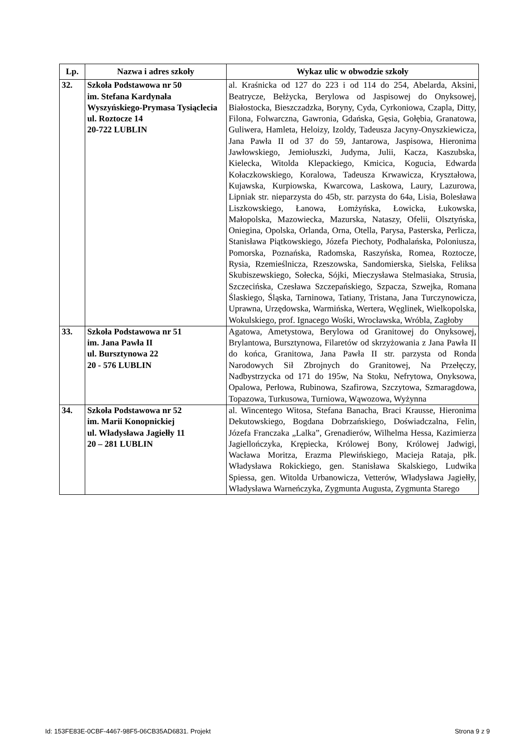| Lp. | Nazwa i adres szkoły | Wykaz ulic w obwodzie szkoły |
| --- | --- | --- |
| 32. | Szkoła Podstawowa nr 50 im. Stefana Kardynała Wyszyńskiego-Prymasa Tysiąclecia ul. Roztocze 14 20-722 LUBLIN | al. Kraśnicka od 127 do 223 i od 114 do 254, Abelarda, Aksini, Beatrycze, Bełżycka, Berylowa od Jaspisowej do Onyksowej, Białostocka, Bieszczadzka, Boryny, Cyda, Cyrkoniowa, Czapla, Ditty, Filona, Folwarczna, Gawronia, Gdańska, Gęsia, Gołębia, Granatowa, Guliwera, Hamleta, Heloizy, Izoldy, Tadeusza Jacyny-Onyszkiewicza, Jana Pawła II od 37 do 59, Jantarowa, Jaspisowa, Hieronima Jawłowskiego, Jemiołuszki, Judyma, Julii, Kacza, Kaszubska, Kielecka, Witolda Klepackiego, Kmicica, Kogucia, Edwarda Kołaczkowskiego, Koralowa, Tadeusza Krwawicza, Kryształowa, Kujawska, Kurpiowska, Kwarcowa, Laskowa, Laury, Lazurowa, Lipniak str. nieparzysta do 45b, str. parzysta do 64a, Lisia, Bolesława Liszkowskiego, Łanowa, Łomżyńska, Łowicka, Łukowska, Małopolska, Mazowiecka, Mazurska, Nataszy, Ofelii, Olsztyńska, Oniegina, Opolska, Orlanda, Orna, Otella, Parysa, Pasterska, Perlicza, Stanisława Piątkowskiego, Józefa Piechoty, Podhalańska, Poloniusza, Pomorska, Poznańska, Radomska, Raszyńska, Romea, Roztocze, Rysia, Rzemieślnicza, Rzeszowska, Sandomierska, Sielska, Feliksa Skubiszewskiego, Sołecka, Sójki, Mieczysława Stelmasiaka, Strusia, Szczecińska, Czesława Szczepańskiego, Szpacza, Szwejka, Romana Ślaskiego, Śląska, Tarninowa, Tatiany, Tristana, Jana Turczynowicza, Uprawna, Urzędowska, Warmińska, Wertera, Węglinek, Wielkopolska, Wokulskiego, prof. Ignacego Wośki, Wrocławska, Wróbla, Zagłoby |
| 33. | Szkoła Podstawowa nr 51 im. Jana Pawła II ul. Bursztynowa 22 20 - 576 LUBLIN | Agatowa, Ametystowa, Berylowa od Granitowej do Onyksowej, Brylantowa, Bursztynowa, Filaretów od skrzyżowania z Jana Pawła II do końca, Granitowa, Jana Pawła II str. parzysta od Ronda Narodowych Sił Zbrojnych do Granitowej, Na Przełęczy, Nadbystrzycka od 171 do 195w, Na Stoku, Nefrytowa, Onyksowa, Opalowa, Perłowa, Rubinowa, Szafirowa, Szczytowa, Szmaragdowa, Topazowa, Turkusowa, Turniowa, Wąwozowa, Wyżynna |
| 34. | Szkoła Podstawowa nr 52 im. Marii Konopnickiej ul. Władysława Jagiełły 11 20 – 281 LUBLIN | al. Wincentego Witosa, Stefana Banacha, Braci Krausse, Hieronima Dekutowskiego, Bogdana Dobrzańskiego, Doświadczalna, Felin, Józefa Franczaka „Lalka”, Grenadierów, Wilhelma Hessa, Kazimierza Jagiellończyka, Krępiecka, Królowej Bony, Królowej Jadwigi, Wacława Moritza, Erazma Plewińskiego, Macieja Rataja, płk. Władysława Rokickiego, gen. Stanisława Skalskiego, Ludwika Spiessa, gen. Witolda Urbanowicza, Vetterów, Władysława Jagiełły, Władysława Warneńczyka, Zygmunta Augusta, Zygmunta Starego |
Id: 153FE83E-0CBF-4467-98F5-06CB35AD6831. Projekt Strona 9 z 9